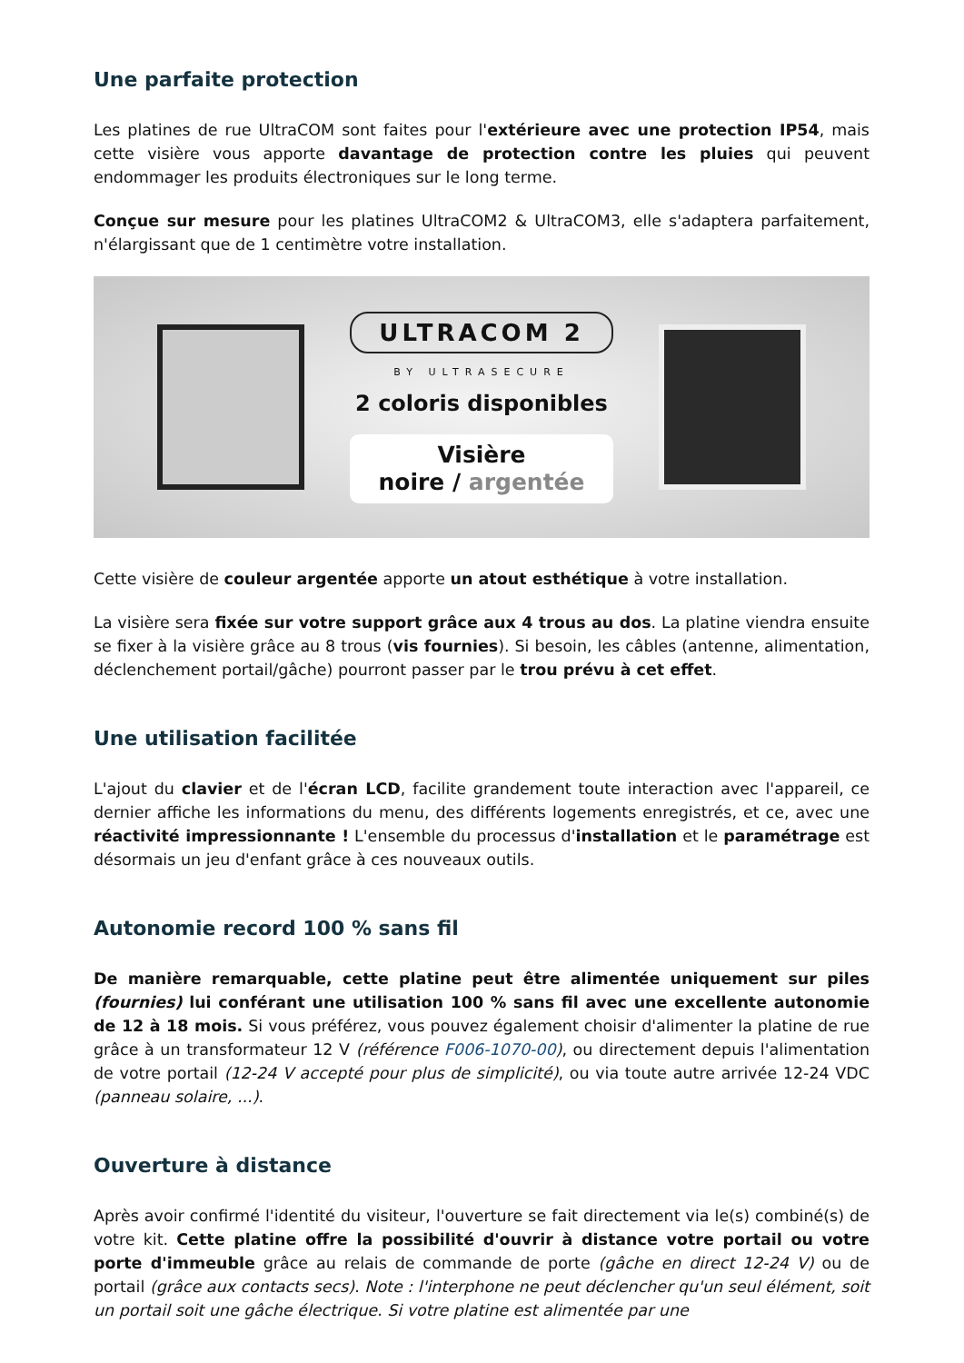Une parfaite protection
Les platines de rue UltraCOM sont faites pour l'extérieure avec une protection IP54, mais cette visière vous apporte davantage de protection contre les pluies qui peuvent endommager les produits électroniques sur le long terme.
Conçue sur mesure pour les platines UltraCOM2 & UltraCOM3, elle s'adaptera parfaitement, n'élargissant que de 1 centimètre votre installation.
ULTRACOM 2
BY ULTRASECURE
2 coloris disponibles
Visière
noire / argentée
Cette visière de couleur argentée apporte un atout esthétique à votre installation.
La visière sera fixée sur votre support grâce aux 4 trous au dos. La platine viendra ensuite se fixer à la visière grâce au 8 trous (vis fournies). Si besoin, les câbles (antenne, alimentation, déclenchement portail/gâche) pourront passer par le trou prévu à cet effet.
Une utilisation facilitée
L'ajout du clavier et de l'écran LCD, facilite grandement toute interaction avec l'appareil, ce dernier affiche les informations du menu, des différents logements enregistrés, et ce, avec une réactivité impressionnante ! L'ensemble du processus d'installation et le paramétrage est désormais un jeu d'enfant grâce à ces nouveaux outils.
Autonomie record 100 % sans fil
De manière remarquable, cette platine peut être alimentée uniquement sur piles (fournies) lui conférant une utilisation 100 % sans fil avec une excellente autonomie de 12 à 18 mois. Si vous préférez, vous pouvez également choisir d'alimenter la platine de rue grâce à un transformateur 12 V (référence F006-1070-00), ou directement depuis l'alimentation de votre portail (12-24 V accepté pour plus de simplicité), ou via toute autre arrivée 12-24 VDC (panneau solaire, ...).
Ouverture à distance
Après avoir confirmé l'identité du visiteur, l'ouverture se fait directement via le(s) combiné(s) de votre kit. Cette platine offre la possibilité d'ouvrir à distance votre portail ou votre porte d'immeuble grâce au relais de commande de porte (gâche en direct 12-24 V) ou de portail (grâce aux contacts secs). Note : l'interphone ne peut déclencher qu'un seul élément, soit un portail soit une gâche électrique. Si votre platine est alimentée par une